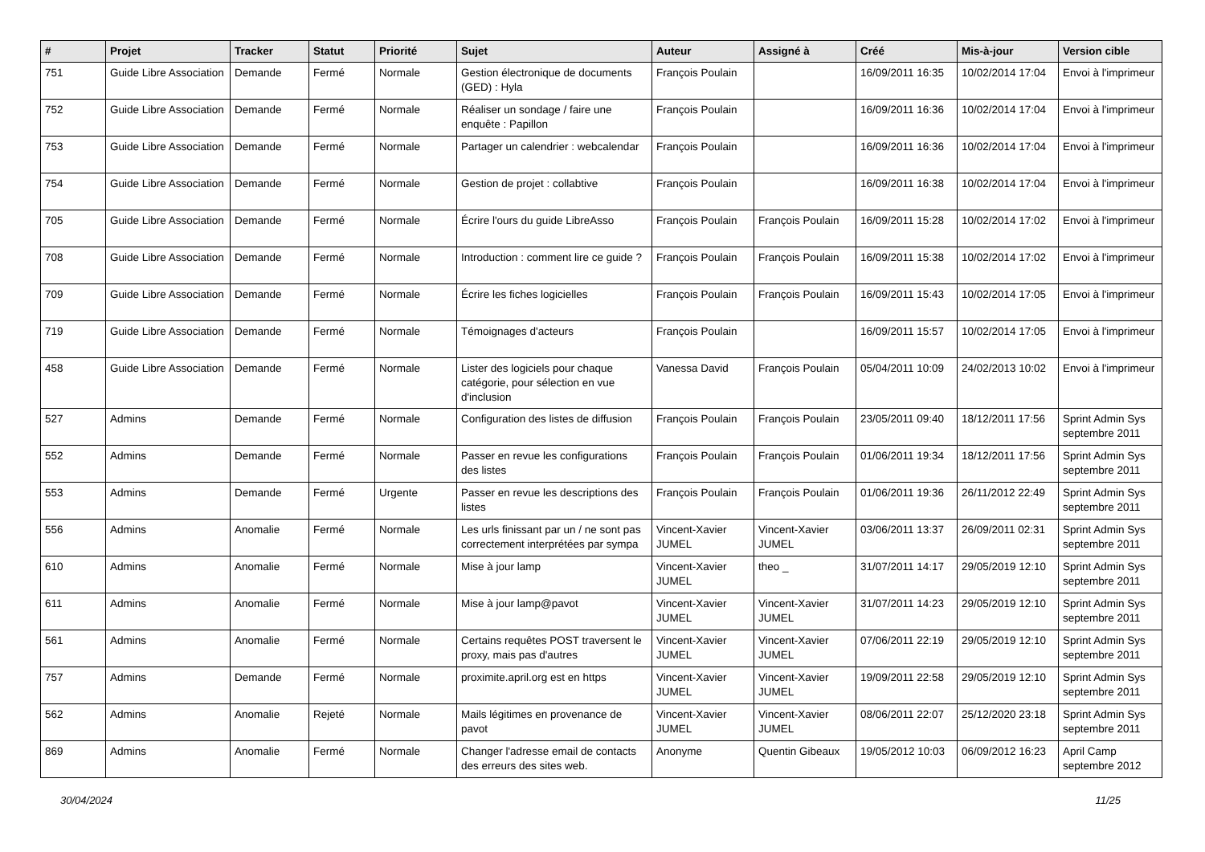| # | Projet | Tracker | Statut | Priorité | Sujet | Auteur | Assigné à | Créé | Mis-à-jour | Version cible |
| --- | --- | --- | --- | --- | --- | --- | --- | --- | --- | --- |
| 751 | Guide Libre Association | Demande | Fermé | Normale | Gestion électronique de documents (GED) : Hyla | François Poulain | | 16/09/2011 16:35 | 10/02/2014 17:04 | Envoi à l'imprimeur |
| 752 | Guide Libre Association | Demande | Fermé | Normale | Réaliser un sondage / faire une enquête : Papillon | François Poulain | | 16/09/2011 16:36 | 10/02/2014 17:04 | Envoi à l'imprimeur |
| 753 | Guide Libre Association | Demande | Fermé | Normale | Partager un calendrier : webcalendar | François Poulain | | 16/09/2011 16:36 | 10/02/2014 17:04 | Envoi à l'imprimeur |
| 754 | Guide Libre Association | Demande | Fermé | Normale | Gestion de projet : collabtive | François Poulain | | 16/09/2011 16:38 | 10/02/2014 17:04 | Envoi à l'imprimeur |
| 705 | Guide Libre Association | Demande | Fermé | Normale | Écrire l'ours du guide LibreAsso | François Poulain | François Poulain | 16/09/2011 15:28 | 10/02/2014 17:02 | Envoi à l'imprimeur |
| 708 | Guide Libre Association | Demande | Fermé | Normale | Introduction : comment lire ce guide ? | François Poulain | François Poulain | 16/09/2011 15:38 | 10/02/2014 17:02 | Envoi à l'imprimeur |
| 709 | Guide Libre Association | Demande | Fermé | Normale | Écrire les fiches logicielles | François Poulain | François Poulain | 16/09/2011 15:43 | 10/02/2014 17:05 | Envoi à l'imprimeur |
| 719 | Guide Libre Association | Demande | Fermé | Normale | Témoignages d'acteurs | François Poulain | | 16/09/2011 15:57 | 10/02/2014 17:05 | Envoi à l'imprimeur |
| 458 | Guide Libre Association | Demande | Fermé | Normale | Lister des logiciels pour chaque catégorie, pour sélection en vue d'inclusion | Vanessa David | François Poulain | 05/04/2011 10:09 | 24/02/2013 10:02 | Envoi à l'imprimeur |
| 527 | Admins | Demande | Fermé | Normale | Configuration des listes de diffusion | François Poulain | François Poulain | 23/05/2011 09:40 | 18/12/2011 17:56 | Sprint Admin Sys septembre 2011 |
| 552 | Admins | Demande | Fermé | Normale | Passer en revue les configurations des listes | François Poulain | François Poulain | 01/06/2011 19:34 | 18/12/2011 17:56 | Sprint Admin Sys septembre 2011 |
| 553 | Admins | Demande | Fermé | Urgente | Passer en revue les descriptions des listes | François Poulain | François Poulain | 01/06/2011 19:36 | 26/11/2012 22:49 | Sprint Admin Sys septembre 2011 |
| 556 | Admins | Anomalie | Fermé | Normale | Les urls finissant par un / ne sont pas correctement interprétées par sympa | Vincent-Xavier JUMEL | Vincent-Xavier JUMEL | 03/06/2011 13:37 | 26/09/2011 02:31 | Sprint Admin Sys septembre 2011 |
| 610 | Admins | Anomalie | Fermé | Normale | Mise à jour lamp | Vincent-Xavier JUMEL | theo _ | 31/07/2011 14:17 | 29/05/2019 12:10 | Sprint Admin Sys septembre 2011 |
| 611 | Admins | Anomalie | Fermé | Normale | Mise à jour lamp@pavot | Vincent-Xavier JUMEL | Vincent-Xavier JUMEL | 31/07/2011 14:23 | 29/05/2019 12:10 | Sprint Admin Sys septembre 2011 |
| 561 | Admins | Anomalie | Fermé | Normale | Certains requêtes POST traversent le proxy, mais pas d'autres | Vincent-Xavier JUMEL | Vincent-Xavier JUMEL | 07/06/2011 22:19 | 29/05/2019 12:10 | Sprint Admin Sys septembre 2011 |
| 757 | Admins | Demande | Fermé | Normale | proximite.april.org est en https | Vincent-Xavier JUMEL | Vincent-Xavier JUMEL | 19/09/2011 22:58 | 29/05/2019 12:10 | Sprint Admin Sys septembre 2011 |
| 562 | Admins | Anomalie | Rejeté | Normale | Mails légitimes en provenance de pavot | Vincent-Xavier JUMEL | Vincent-Xavier JUMEL | 08/06/2011 22:07 | 25/12/2020 23:18 | Sprint Admin Sys septembre 2011 |
| 869 | Admins | Anomalie | Fermé | Normale | Changer l'adresse email de contacts des erreurs des sites web. | Anonyme | Quentin Gibeaux | 19/05/2012 10:03 | 06/09/2012 16:23 | April Camp septembre 2012 |
30/04/2024 11/25